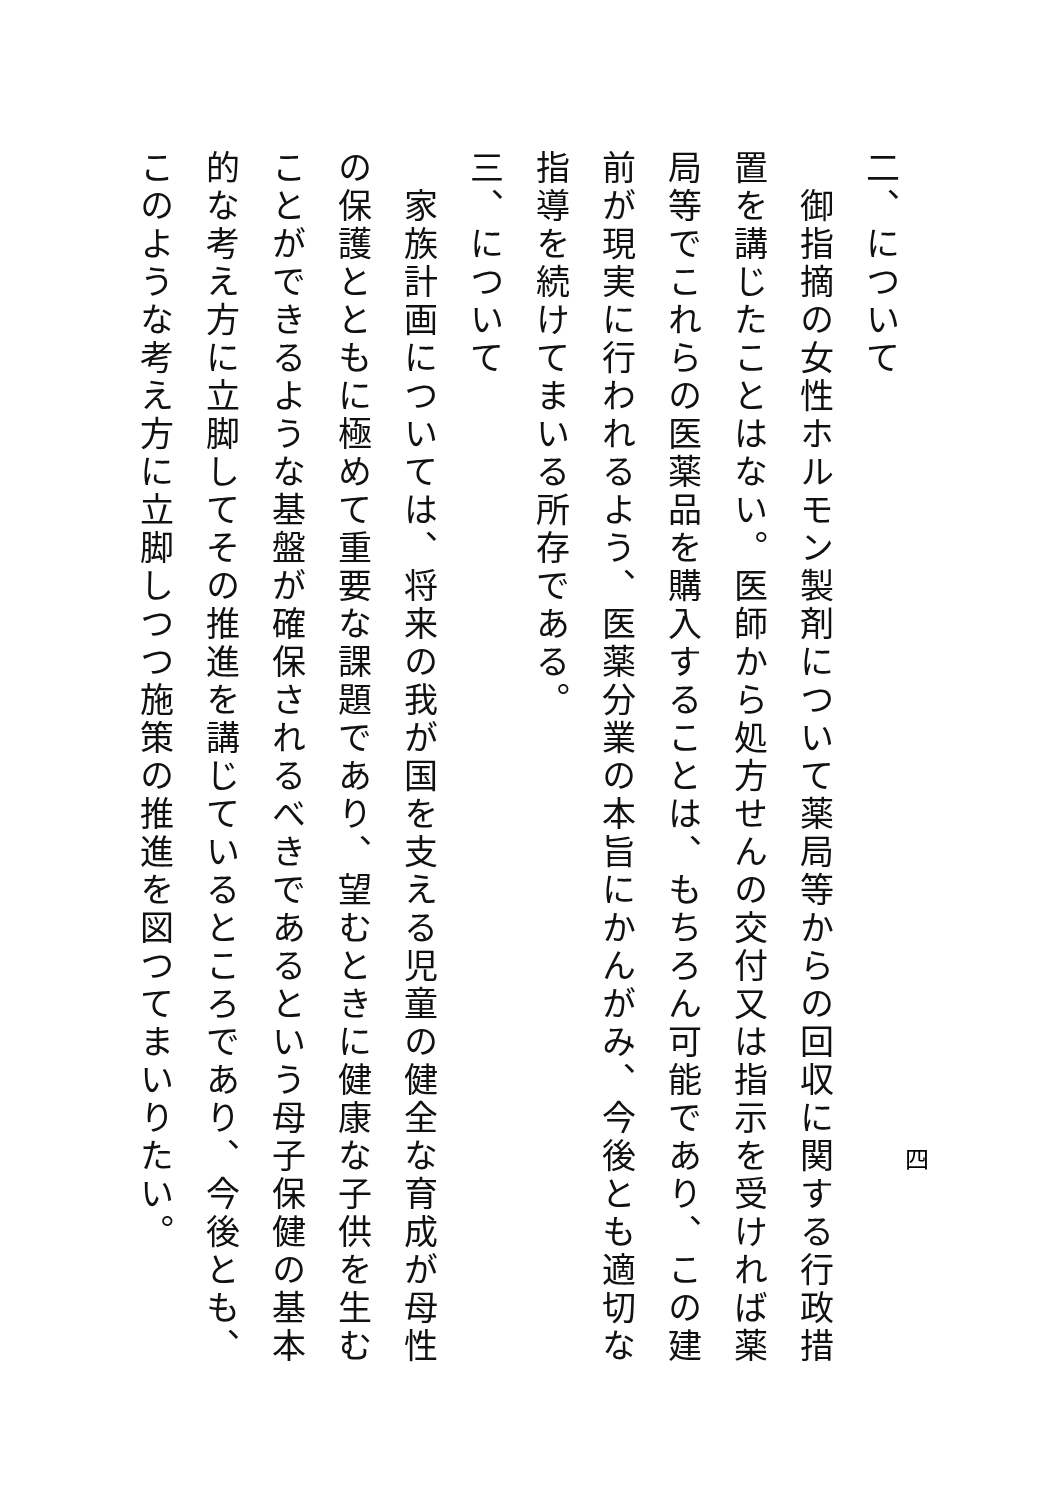二、について
　御指摘の女性ホルモン製剤について薬局等からの回収に関する行政措置を講じたことはない。医師から処方せんの交付又は指示を受ければ薬局等でこれらの医薬品を購入することは、もちろん可能であり、この建前が現実に行われるよう、医薬分業の本旨にかんがみ、今後とも適切な指導を続けてまいる所存である。
三、について
　家族計画については、将来の我が国を支える児童の健全な育成が母性の保護とともに極めて重要な課題であり、望むときに健康な子供を生むことができるような基盤が確保されるべきであるという母子保健の基本的な考え方に立脚してその推進を講じているところであり、今後とも、このような考え方に立脚しつつ施策の推進を図つてまいりたい。
四